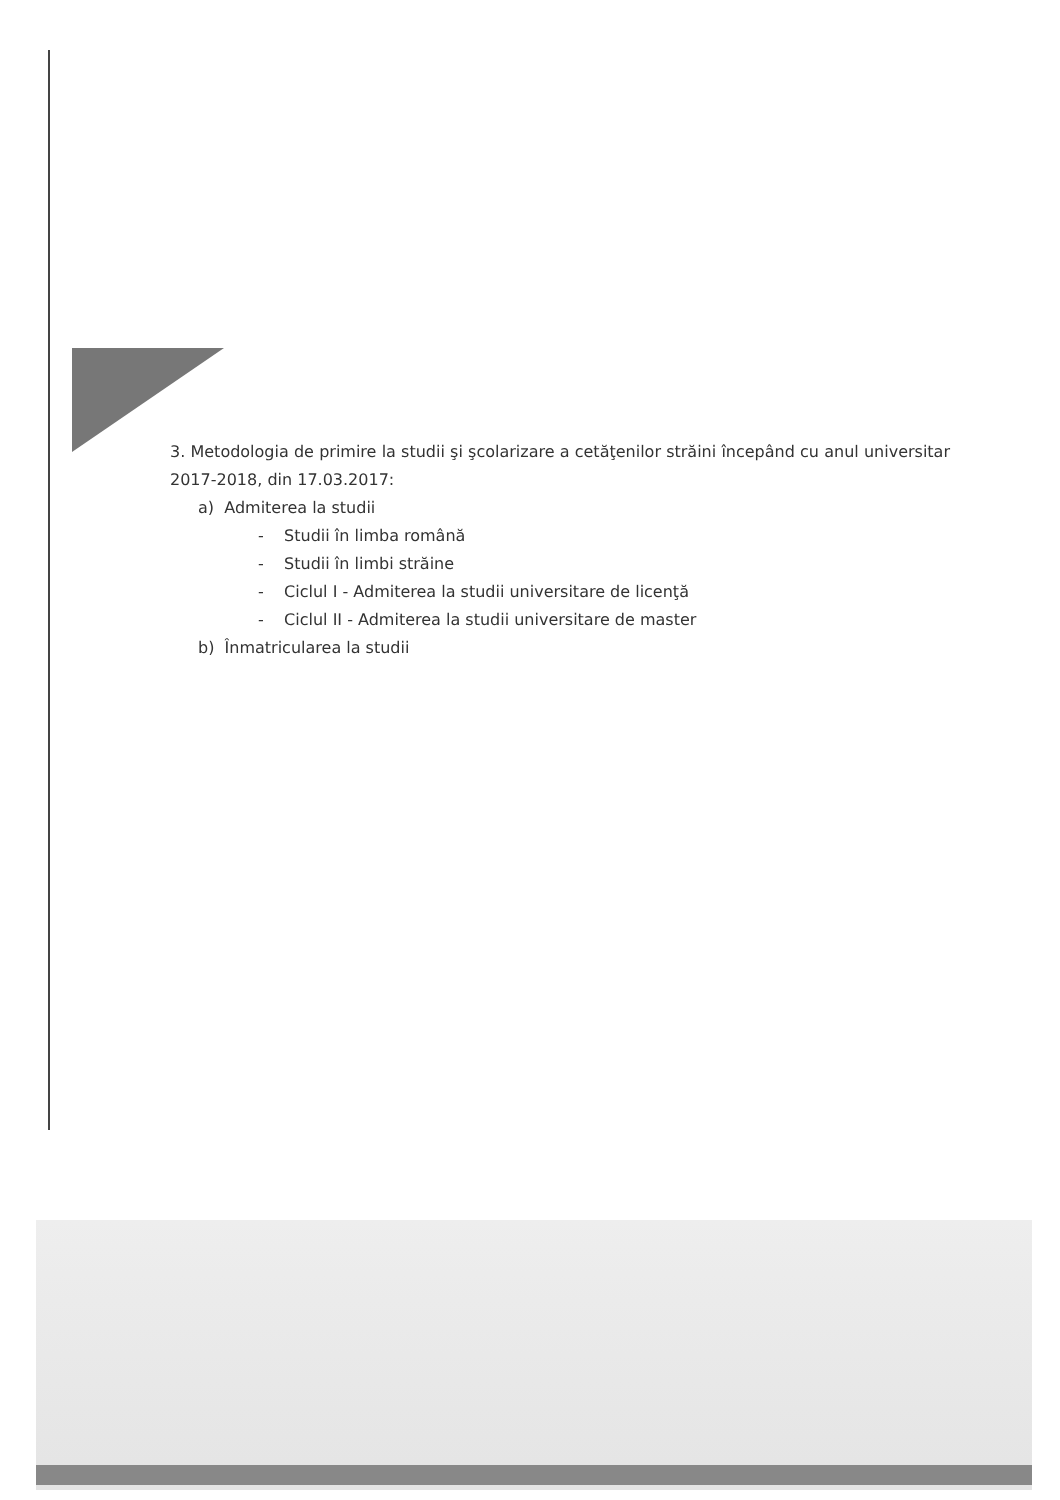3. Metodologia de primire la studii şi şcolarizare a cetăţenilor străini începând cu anul universitar 2017-2018, din 17.03.2017:
a) Admiterea la studii
- Studii în limba română
- Studii în limbi străine
- Ciclul I - Admiterea la studii universitare de licenţă
- Ciclul II - Admiterea la studii universitare de master
b) Înmatricularea la studii